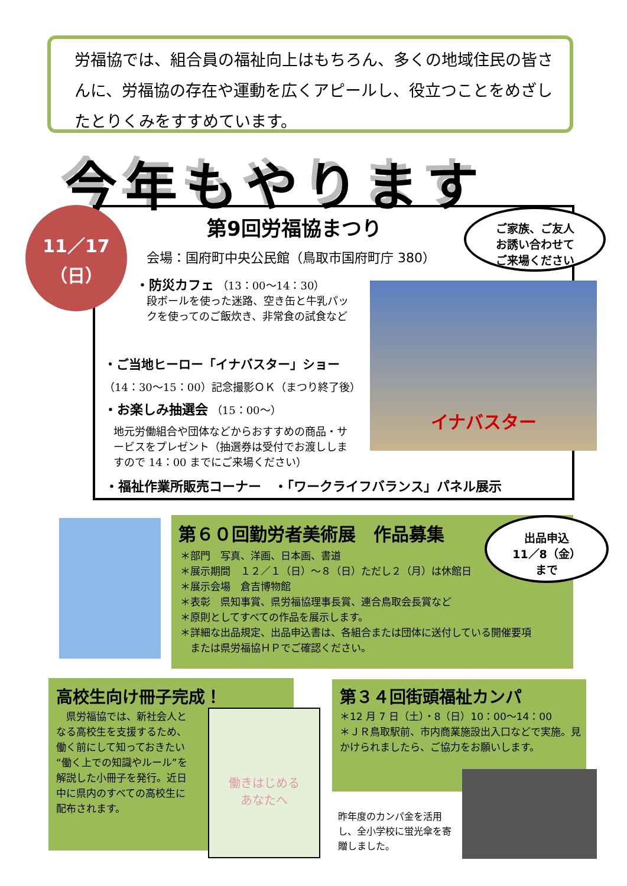労福協では、組合員の福祉向上はもちろん、多くの地域住民の皆さんに、労福協の存在や運動を広くアピールし、役立つことをめざしたとりくみをすすめています。
今年もやります
11／17
（日）
第9回労福協まつり
ご家族、ご友人
お誘い合わせて
ご来場ください
会場：国府町中央公民館（鳥取市国府町庁 380）
・防災カフェ （13：00～14：30）
段ボールを使った迷路、空き缶と牛乳パックを使ってのご飯炊き、非常食の試食など
・ご当地ヒーロー「イナバスター」ショー
（14：30～15：00）記念撮影ＯＫ（まつり終了後）
・お楽しみ抽選会 （15：00～）
地元労働組合や団体などからおすすめの商品・サービスをプレゼント（抽選券は受付でお渡ししますので 14：00 までにご来場ください）
イナバスター
・福祉作業所販売コーナー　・「ワークライフバランス」パネル展示
第６０回勤労者美術展　作品募集
出品申込
11／8（金）
まで
＊部門　写真、洋画、日本画、書道
＊展示期間　１２／１（日）～８（日）ただし２（月）は休館日
＊展示会場　倉吉博物館
＊表彰　県知事賞、県労福協理事長賞、連合鳥取会長賞など
＊原則としてすべての作品を展示します。
＊詳細な出品規定、出品申込書は、各組合または団体に送付している開催要項
　または県労福協ＨＰでご確認ください。
高校生向け冊子完成！
　県労福協では、新社会人となる高校生を支援するため、働く前にして知っておきたい“働く上での知識やルール”を解説した小冊子を発行。近日中に県内のすべての高校生に配布されます。
働きはじめる
あなたへ
第３４回街頭福祉カンパ
＊12 月 7 日（土）・8（日）10：00～14：00
＊ＪＲ鳥取駅前、市内商業施設出入口などで実施。見かけられましたら、ご協力をお願いします。
昨年度のカンパ金を活用し、全小学校に蛍光傘を寄贈しました。